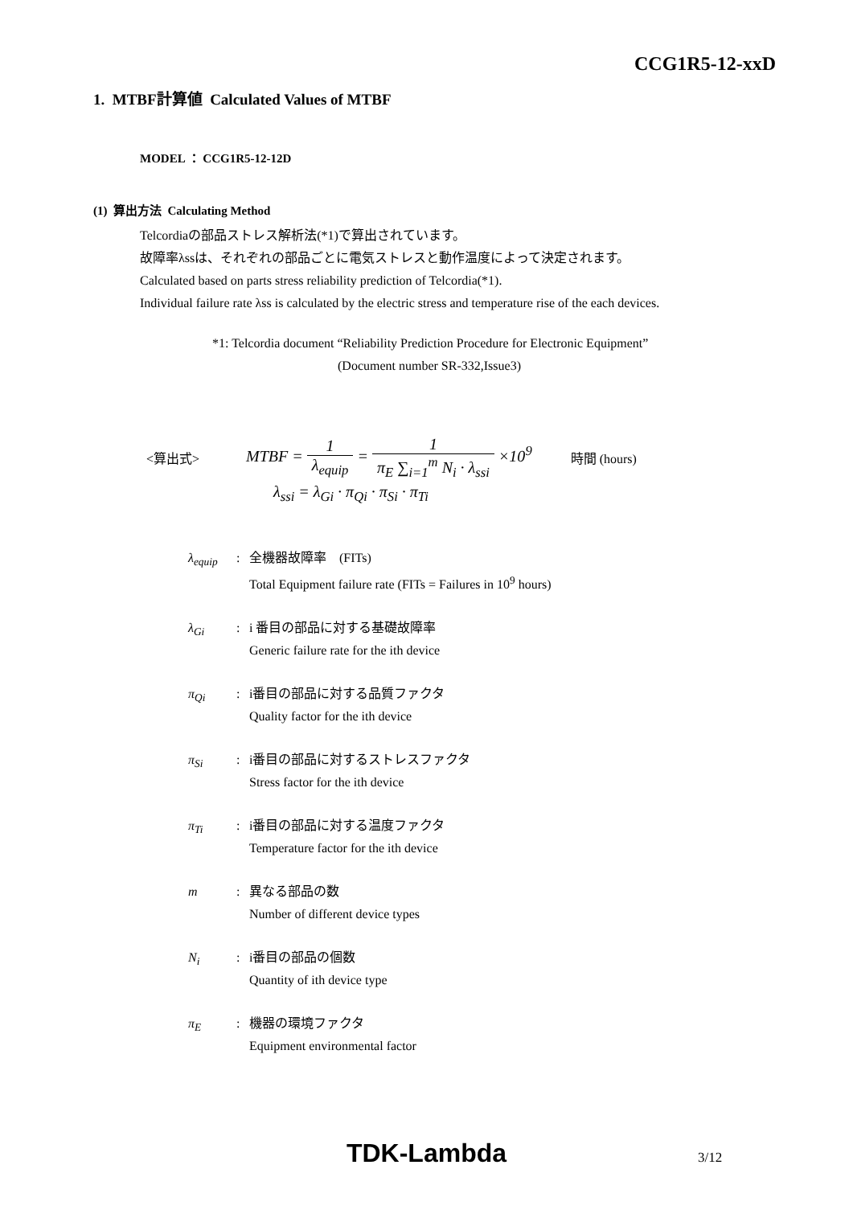CCG1R5-12-xxD
1. MTBF計算値 Calculated Values of MTBF
MODEL ： CCG1R5-12-12D
(1) 算出方法 Calculating Method
Telcordiaの部品ストレス解析法(*1)で算出されています。
故障率λssは、それぞれの部品ごとに電気ストレスと動作温度によって決定されます。
Calculated based on parts stress reliability prediction of Telcordia(*1).
Individual failure rate λss is calculated by the electric stress and temperature rise of the each devices.
*1: Telcordia document “Reliability Prediction Procedure for Electronic Equipment”
(Document number SR-332,Issue3)
| <算出式> | MTBF = 1 λ<sub>equip</sub> = 1 π<sub>E</sub> ∑<sub>i=1</sub><sup>m</sup> N<sub>i</sub> · λ<sub>ssi</sub> ×10<sup>9</sup> | 時間 (hours) |
| | λ<sub>ssi</sub> = λ<sub>Gi</sub> · π<sub>Qi</sub> · π<sub>Si</sub> · π<sub>Ti</sub> | |
λ<sub>equip</sub> : 全機器故障率　(FITs)
Total Equipment failure rate (FITs = Failures in 10<sup>9</sup> hours)
λ<sub>Gi</sub> : i 番目の部品に対する基礎故障率
Generic failure rate for the ith device
π<sub>Qi</sub> : i番目の部品に対する品質ファクタ
Quality factor for the ith device
π<sub>Si</sub> : i番目の部品に対するストレスファクタ
Stress factor for the ith device
π<sub>Ti</sub> : i番目の部品に対する温度ファクタ
Temperature factor for the ith device
m : 異なる部品の数
Number of different device types
N<sub>i</sub> : i番目の部品の個数
Quantity of ith device type
π<sub>E</sub> : 機器の環境ファクタ
Equipment environmental factor
TDK-Lambda 3/12